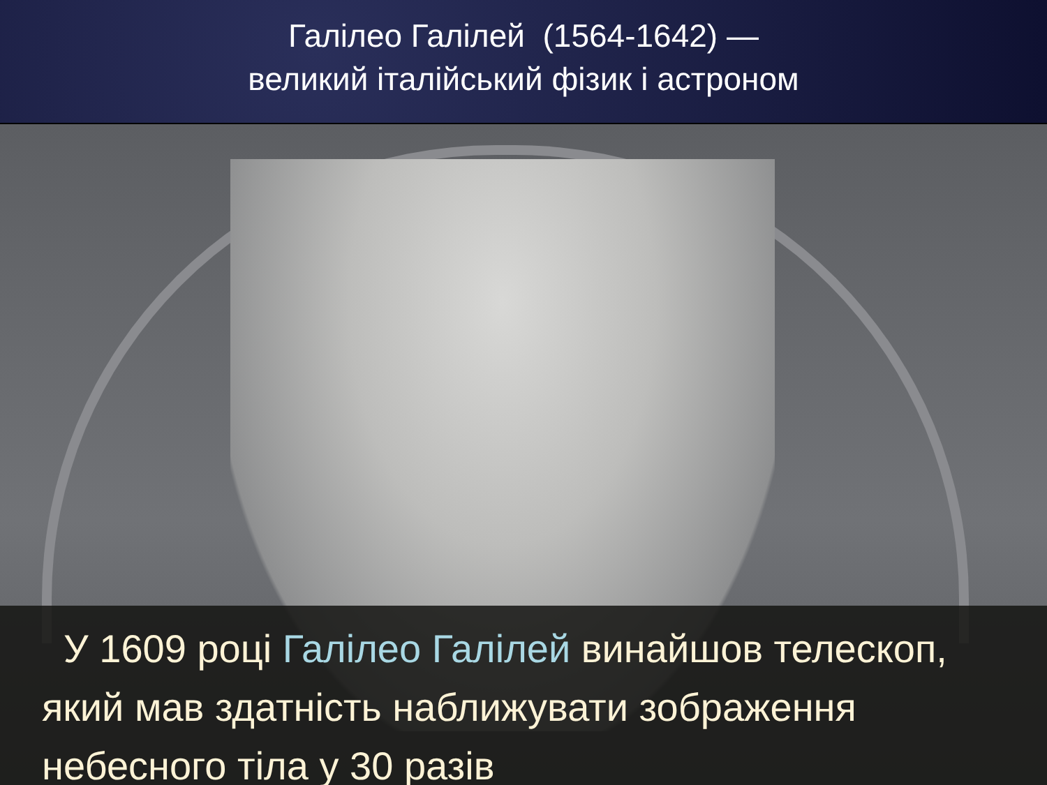Галілео Галілей (1564-1642) —
великий італійський фізик і астроном
У 1609 році Галілео Галілей винайшов телескоп, який мав здатність наближувати зображення небесного тіла у 30 разів